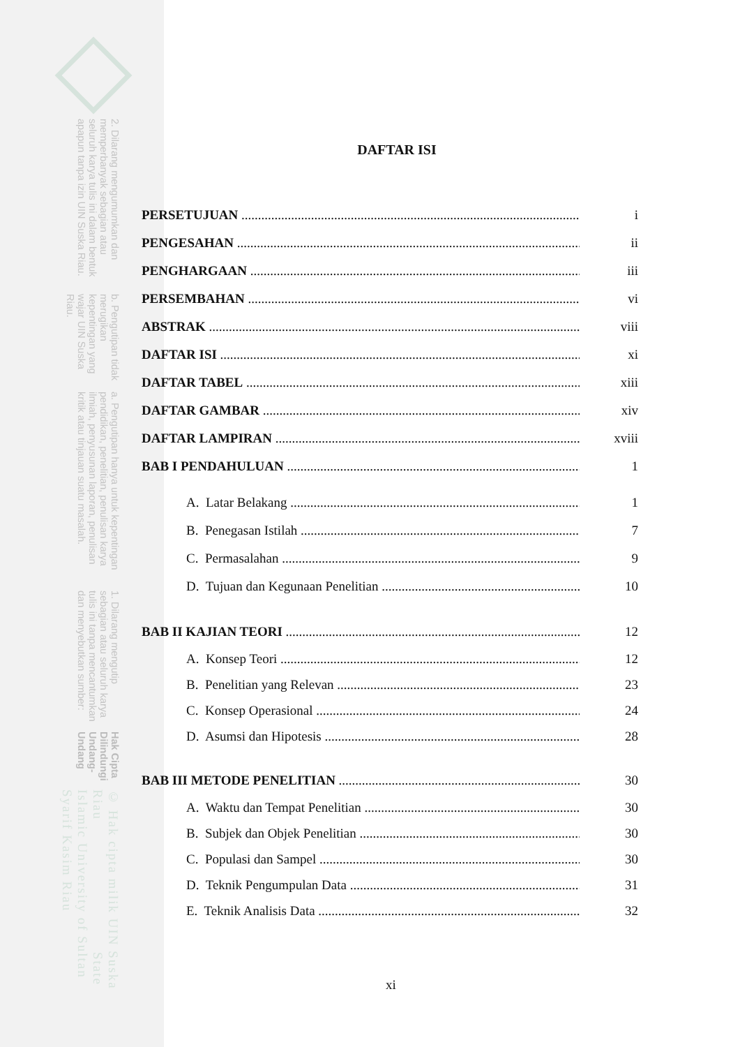© Hak cipta milik UIN Suska Riau State Islamic University of Sultan Syarif Kasim Riau
Hak Cipta Dilindungi Undang-Undang
1. Dilarang mengutip sebagian atau seluruh karya tulis ini tanpa mencantumkan dan menyebutkan sumber:
a. Pengutipan hanya untuk kepentingan pendidikan, penelitian, penulisan karya ilmiah, penyusunan laporan, penulisan kritik atau tinjauan suatu masalah.
b. Pengutipan tidak merugikan kepentingan yang wajar UIN Suska Riau.
2. Dilarang mengumumkan dan memperbanyak sebagian atau seluruh karya tulis ini dalam bentuk apapun tanpa izin UIN Suska Riau.
DAFTAR ISI
PERSETUJUAN i
PENGESAHAN ii
PENGHARGAAN iii
PERSEMBAHAN vi
ABSTRAK viii
DAFTAR ISI xi
DAFTAR TABEL xiii
DAFTAR GAMBAR xiv
DAFTAR LAMPIRAN xviii
BAB I PENDAHULUAN 1
A. Latar Belakang 1
B. Penegasan Istilah 7
C. Permasalahan 9
D. Tujuan dan Kegunaan Penelitian 10
BAB II KAJIAN TEORI 12
A. Konsep Teori 12
B. Penelitian yang Relevan 23
C. Konsep Operasional 24
D. Asumsi dan Hipotesis 28
BAB III METODE PENELITIAN 30
A. Waktu dan Tempat Penelitian 30
B. Subjek dan Objek Penelitian 30
C. Populasi dan Sampel 30
D. Teknik Pengumpulan Data 31
E. Teknik Analisis Data 32
xi